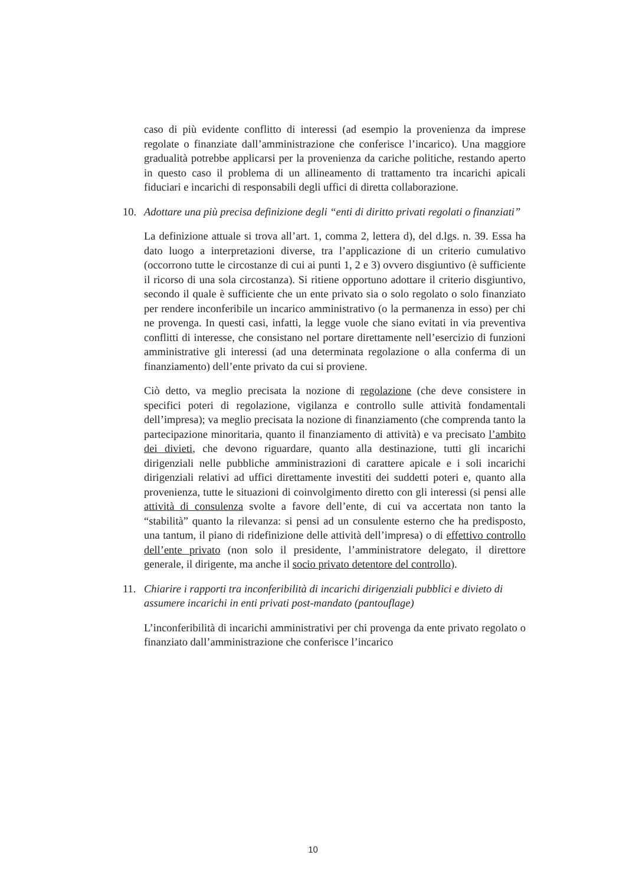caso di più evidente conflitto di interessi (ad esempio la provenienza da imprese regolate o finanziate dall’amministrazione che conferisce l’incarico). Una maggiore gradualità potrebbe applicarsi per la provenienza da cariche politiche, restando aperto in questo caso il problema di un allineamento di trattamento tra incarichi apicali fiduciari e incarichi di responsabili degli uffici di diretta collaborazione.
10. Adottare una più precisa definizione degli “enti di diritto privati regolati o finanziati”
La definizione attuale si trova all’art. 1, comma 2, lettera d), del d.lgs. n. 39. Essa ha dato luogo a interpretazioni diverse, tra l’applicazione di un criterio cumulativo (occorrono tutte le circostanze di cui ai punti 1, 2 e 3) ovvero disgiuntivo (è sufficiente il ricorso di una sola circostanza). Si ritiene opportuno adottare il criterio disgiuntivo, secondo il quale è sufficiente che un ente privato sia o solo regolato o solo finanziato per rendere inconferibile un incarico amministrativo (o la permanenza in esso) per chi ne provenga. In questi casi, infatti, la legge vuole che siano evitati in via preventiva conflitti di interesse, che consistano nel portare direttamente nell’esercizio di funzioni amministrative gli interessi (ad una determinata regolazione o alla conferma di un finanziamento) dell’ente privato da cui si proviene.
Ciò detto, va meglio precisata la nozione di regolazione (che deve consistere in specifici poteri di regolazione, vigilanza e controllo sulle attività fondamentali dell’impresa); va meglio precisata la nozione di finanziamento (che comprenda tanto la partecipazione minoritaria, quanto il finanziamento di attività) e va precisato l’ambito dei divieti, che devono riguardare, quanto alla destinazione, tutti gli incarichi dirigenziali nelle pubbliche amministrazioni di carattere apicale e i soli incarichi dirigenziali relativi ad uffici direttamente investiti dei suddetti poteri e, quanto alla provenienza, tutte le situazioni di coinvolgimento diretto con gli interessi (si pensi alle attività di consulenza svolte a favore dell’ente, di cui va accertata non tanto la “stabilità” quanto la rilevanza: si pensi ad un consulente esterno che ha predisposto, una tantum, il piano di ridefinizione delle attività dell’impresa) o di effettivo controllo dell’ente privato (non solo il presidente, l’amministratore delegato, il direttore generale, il dirigente, ma anche il socio privato detentore del controllo).
11. Chiarire i rapporti tra inconferibilità di incarichi dirigenziali pubblici e divieto di assumere incarichi in enti privati post-mandato (pantouflage)
L’inconferibilità di incarichi amministrativi per chi provenga da ente privato regolato o finanziato dall’amministrazione che conferisce l’incarico
10